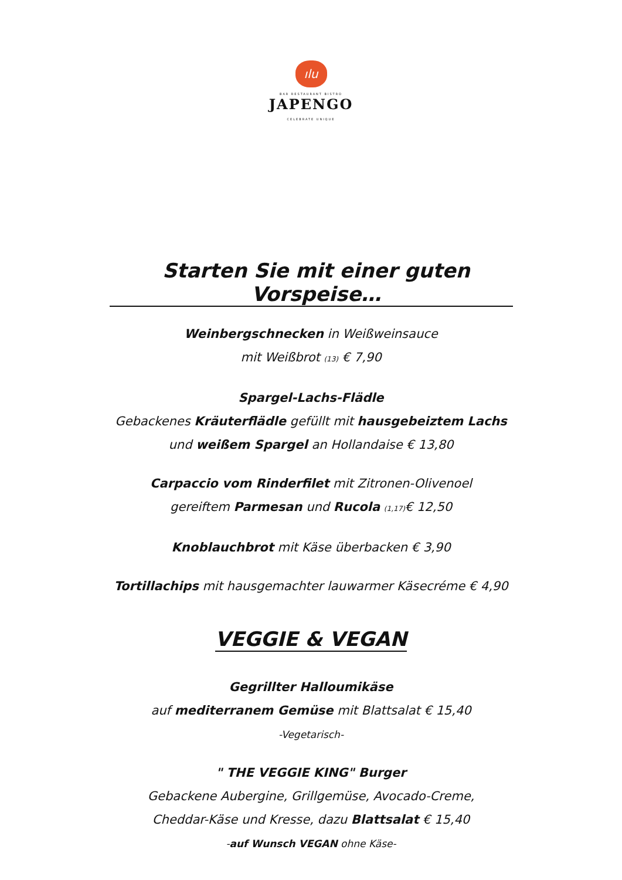ılu
BAR RESTAURANT BISTRO
JAPENGO
CELEBRATE UNIQUE
Starten Sie mit einer guten Vorspeise…
Weinbergschnecken in Weißweinsauce
mit Weißbrot (13) € 7,90
Spargel-Lachs-Flädle
Gebackenes Kräuterflädle gefüllt mit hausgebeiztem Lachs
und weißem Spargel an Hollandaise € 13,80
Carpaccio vom Rinderfilet mit Zitronen-Olivenoel
gereiftem Parmesan und Rucola (1,17)€ 12,50
Knoblauchbrot mit Käse überbacken € 3,90
Tortillachips mit hausgemachter lauwarmer Käsecréme € 4,90
VEGGIE & VEGAN
Gegrillter Halloumikäse
auf mediterranem Gemüse mit Blattsalat € 15,40
-Vegetarisch-
" THE VEGGIE KING" Burger
Gebackene Aubergine, Grillgemüse, Avocado-Creme,
Cheddar-Käse und Kresse, dazu Blattsalat € 15,40
-auf Wunsch VEGAN ohne Käse-